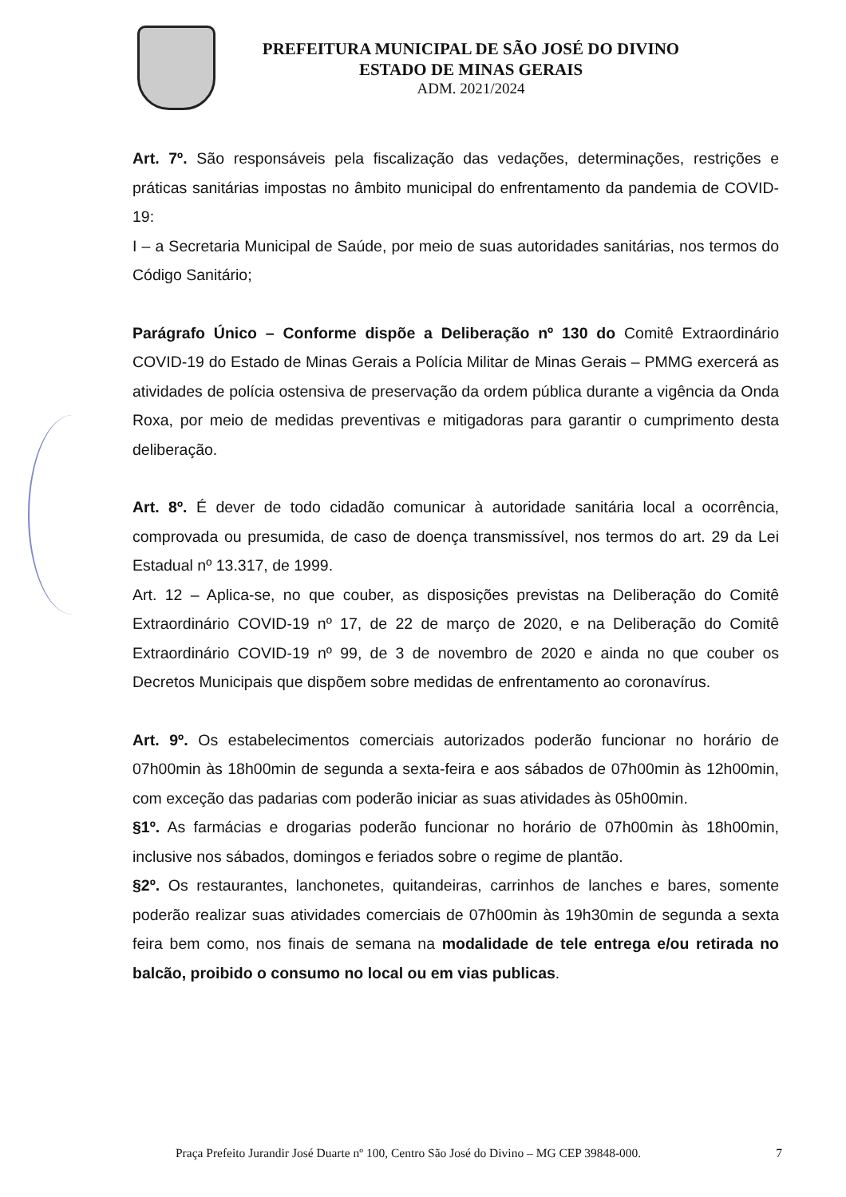PREFEITURA MUNICIPAL DE SÃO JOSÉ DO DIVINO
ESTADO DE MINAS GERAIS
ADM. 2021/2024
Art. 7º. São responsáveis pela fiscalização das vedações, determinações, restrições e práticas sanitárias impostas no âmbito municipal do enfrentamento da pandemia de COVID-19:
I – a Secretaria Municipal de Saúde, por meio de suas autoridades sanitárias, nos termos do Código Sanitário;
Parágrafo Único – Conforme dispõe a Deliberação nº 130 do Comitê Extraordinário COVID-19 do Estado de Minas Gerais a Polícia Militar de Minas Gerais – PMMG exercerá as atividades de polícia ostensiva de preservação da ordem pública durante a vigência da Onda Roxa, por meio de medidas preventivas e mitigadoras para garantir o cumprimento desta deliberação.
Art. 8º. É dever de todo cidadão comunicar à autoridade sanitária local a ocorrência, comprovada ou presumida, de caso de doença transmissível, nos termos do art. 29 da Lei Estadual nº 13.317, de 1999.
Art. 12 – Aplica-se, no que couber, as disposições previstas na Deliberação do Comitê Extraordinário COVID-19 nº 17, de 22 de março de 2020, e na Deliberação do Comitê Extraordinário COVID-19 nº 99, de 3 de novembro de 2020 e ainda no que couber os Decretos Municipais que dispõem sobre medidas de enfrentamento ao coronavírus.
Art. 9º. Os estabelecimentos comerciais autorizados poderão funcionar no horário de 07h00min às 18h00min de segunda a sexta-feira e aos sábados de 07h00min às 12h00min, com exceção das padarias com poderão iniciar as suas atividades às 05h00min.
§1º. As farmácias e drogarias poderão funcionar no horário de 07h00min às 18h00min, inclusive nos sábados, domingos e feriados sobre o regime de plantão.
§2º. Os restaurantes, lanchonetes, quitandeiras, carrinhos de lanches e bares, somente poderão realizar suas atividades comerciais de 07h00min às 19h30min de segunda a sexta feira bem como, nos finais de semana na modalidade de tele entrega e/ou retirada no balcão, proibido o consumo no local ou em vias publicas.
Praça Prefeito Jurandir José Duarte nº 100, Centro São José do Divino – MG CEP 39848-000. 7